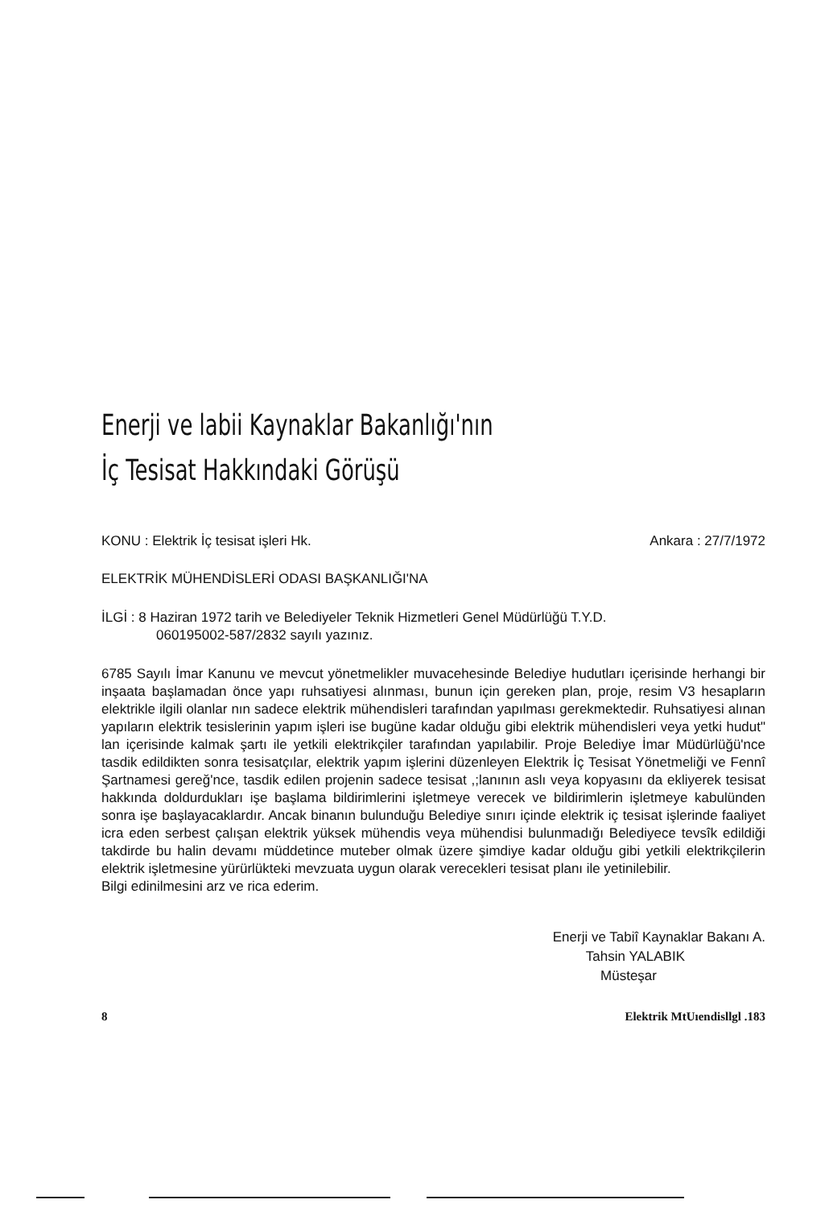Enerji ve labii Kaynaklar Bakanlığı'nın
İç Tesisat Hakkındaki Görüşü
KONU : Elektrik İç tesisat işleri Hk. Ankara : 27/7/1972
ELEKTRİK MÜHENDİSLERİ ODASI BAŞKANLIĞI'NA
İLGİ : 8 Haziran 1972 tarih ve Belediyeler Teknik Hizmetleri Genel Müdürlüğü T.Y.D.
060195002-587/2832 sayılı yazınız.
6785 Sayılı İmar Kanunu ve mevcut yönetmelikler muvacehesinde Belediye hudutları içerisinde herhangi bir inşaata başlamadan önce yapı ruhsatiyesi alınması, bunun için gereken plan, proje, resim V3 hesapların elektrikle ilgili olanlar nın sadece elektrik mühendisleri tarafından yapılması gerekmektedir. Ruhsatiyesi alınan yapıların elektrik tesislerinin yapım işleri ise bugüne kadar olduğu gibi elektrik mühendisleri veya yetki hudut" lan içerisinde kalmak şartı ile yetkili elektrikçiler tarafından yapılabilir. Proje Belediye İmar Müdürlüğü'nce tasdik edildikten sonra tesisatçılar, elektrik yapım işlerini düzenleyen Elektrik İç Tesisat Yönetmeliği ve Fennî Şartnamesi gereğ'nce, tasdik edilen projenin sadece tesisat ,;lanının aslı veya kopyasını da ekliyerek tesisat hakkında doldurdukları işe başlama bildirimlerini işletmeye verecek ve bildirimlerin işletmeye kabulünden sonra işe başlayacaklardır. Ancak binanın bulunduğu Belediye sınırı içinde elektrik iç tesisat işlerinde faaliyet icra eden serbest çalışan elektrik yüksek mühendis veya mühendisi bulunmadığı Belediyece tevsîk edildiği takdirde bu halin devamı müddetince muteber olmak üzere şimdiye kadar olduğu gibi yetkili elektrikçilerin elektrik işletmesine yürürlükteki mevzuata uygun olarak verecekleri tesisat planı ile yetinilebilir.
Bilgi edinilmesini arz ve rica ederim.
Enerji ve Tabiî Kaynaklar Bakanı A.
Tahsin YALABIK
Müsteşar
8 Elektrik MtUıendisllgl .183